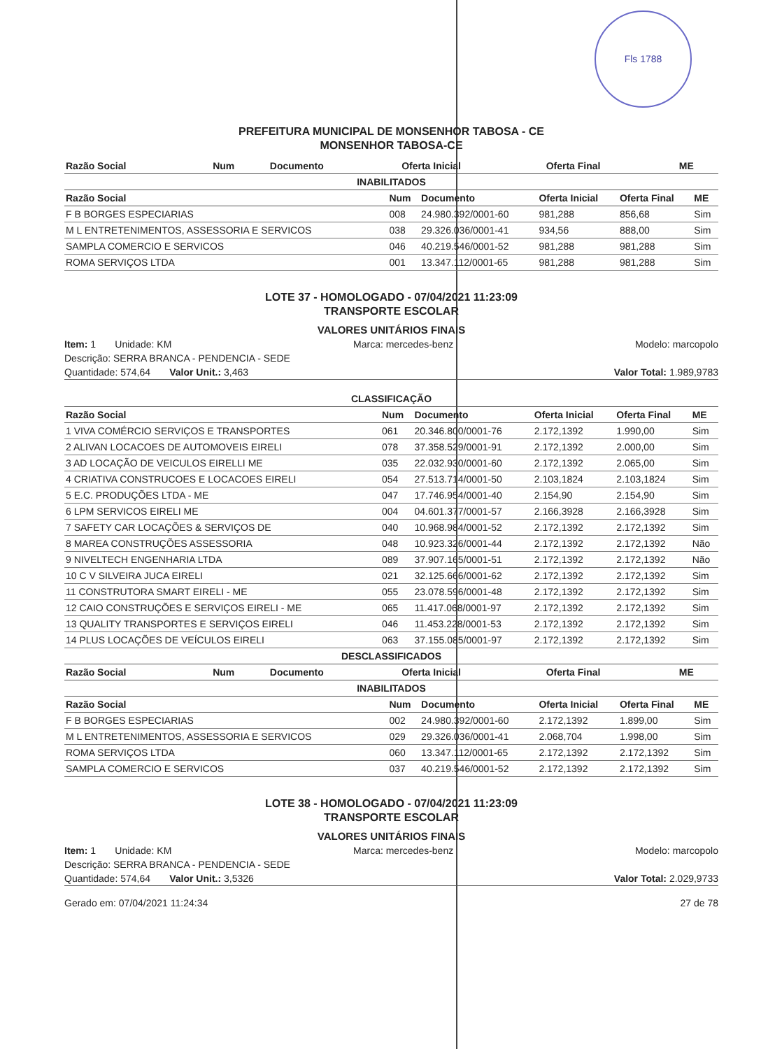Fls 1788
PREFEITURA MUNICIPAL DE MONSENHOR TABOSA - CE
MONSENHOR TABOSA-CE
| Razão Social | Num | Documento | Oferta Inicial | Oferta Final | ME |
| --- | --- | --- | --- | --- | --- |
INABILITADOS
| Razão Social | Num | Documento | Oferta Inicial | Oferta Final | ME |
| --- | --- | --- | --- | --- | --- |
| F B BORGES ESPECIARIAS | 008 | 24.980.392/0001-60 | 981,288 | 856,68 | Sim |
| M L ENTRETENIMENTOS, ASSESSORIA E SERVICOS | 038 | 29.326.036/0001-41 | 934,56 | 888,00 | Sim |
| SAMPLA COMERCIO E SERVICOS | 046 | 40.219.546/0001-52 | 981,288 | 981,288 | Sim |
| ROMA SERVIÇOS LTDA | 001 | 13.347.112/0001-65 | 981,288 | 981,288 | Sim |
LOTE 37 - HOMOLOGADO - 07/04/2021 11:23:09
TRANSPORTE ESCOLAR
VALORES UNITÁRIOS FINAIS
Item: 1 Unidade: KM Marca: mercedes-benz Modelo: marcopolo
Descrição: SERRA BRANCA - PENDENCIA - SEDE
Quantidade: 574,64 Valor Unit.: 3,463 Valor Total: 1.989,9783
CLASSIFICAÇÃO
| Razão Social | Num | Documento | Oferta Inicial | Oferta Final | ME |
| --- | --- | --- | --- | --- | --- |
| 1 VIVA COMÉRCIO SERVIÇOS E TRANSPORTES | 061 | 20.346.800/0001-76 | 2.172,1392 | 1.990,00 | Sim |
| 2 ALIVAN LOCACOES DE AUTOMOVEIS EIRELI | 078 | 37.358.529/0001-91 | 2.172,1392 | 2.000,00 | Sim |
| 3 AD LOCAÇÃO DE VEICULOS EIRELLI ME | 035 | 22.032.930/0001-60 | 2.172,1392 | 2.065,00 | Sim |
| 4 CRIATIVA CONSTRUCOES E LOCACOES EIRELI | 054 | 27.513.714/0001-50 | 2.103,1824 | 2.103,1824 | Sim |
| 5 E.C. PRODUÇÕES LTDA - ME | 047 | 17.746.954/0001-40 | 2.154,90 | 2.154,90 | Sim |
| 6 LPM SERVICOS EIRELI ME | 004 | 04.601.377/0001-57 | 2.166,3928 | 2.166,3928 | Sim |
| 7 SAFETY CAR LOCAÇÕES & SERVIÇOS DE | 040 | 10.968.984/0001-52 | 2.172,1392 | 2.172,1392 | Sim |
| 8 MAREA CONSTRUÇÕES ASSESSORIA | 048 | 10.923.326/0001-44 | 2.172,1392 | 2.172,1392 | Não |
| 9 NIVELTECH ENGENHARIA LTDA | 089 | 37.907.165/0001-51 | 2.172,1392 | 2.172,1392 | Não |
| 10 C V SILVEIRA JUCA EIRELI | 021 | 32.125.666/0001-62 | 2.172,1392 | 2.172,1392 | Sim |
| 11 CONSTRUTORA SMART EIRELI - ME | 055 | 23.078.596/0001-48 | 2.172,1392 | 2.172,1392 | Sim |
| 12 CAIO CONSTRUÇÕES E SERVIÇOS EIRELI - ME | 065 | 11.417.068/0001-97 | 2.172,1392 | 2.172,1392 | Sim |
| 13 QUALITY TRANSPORTES E SERVIÇOS EIRELI | 046 | 11.453.228/0001-53 | 2.172,1392 | 2.172,1392 | Sim |
| 14 PLUS LOCAÇÕES DE VEÍCULOS EIRELI | 063 | 37.155.085/0001-97 | 2.172,1392 | 2.172,1392 | Sim |
DESCLASSIFICADOS
| Razão Social | Num | Documento | Oferta Inicial | Oferta Final | ME |
| --- | --- | --- | --- | --- | --- |
INABILITADOS
| Razão Social | Num | Documento | Oferta Inicial | Oferta Final | ME |
| --- | --- | --- | --- | --- | --- |
| F B BORGES ESPECIARIAS | 002 | 24.980.392/0001-60 | 2.172,1392 | 1.899,00 | Sim |
| M L ENTRETENIMENTOS, ASSESSORIA E SERVICOS | 029 | 29.326.036/0001-41 | 2.068,704 | 1.998,00 | Sim |
| ROMA SERVIÇOS LTDA | 060 | 13.347.112/0001-65 | 2.172,1392 | 2.172,1392 | Sim |
| SAMPLA COMERCIO E SERVICOS | 037 | 40.219.546/0001-52 | 2.172,1392 | 2.172,1392 | Sim |
LOTE 38 - HOMOLOGADO - 07/04/2021 11:23:09
TRANSPORTE ESCOLAR
VALORES UNITÁRIOS FINAIS
Item: 1 Unidade: KM Marca: mercedes-benz Modelo: marcopolo
Descrição: SERRA BRANCA - PENDENCIA - SEDE
Quantidade: 574,64 Valor Unit.: 3,5326 Valor Total: 2.029,9733
Gerado em: 07/04/2021 11:24:34 27 de 78